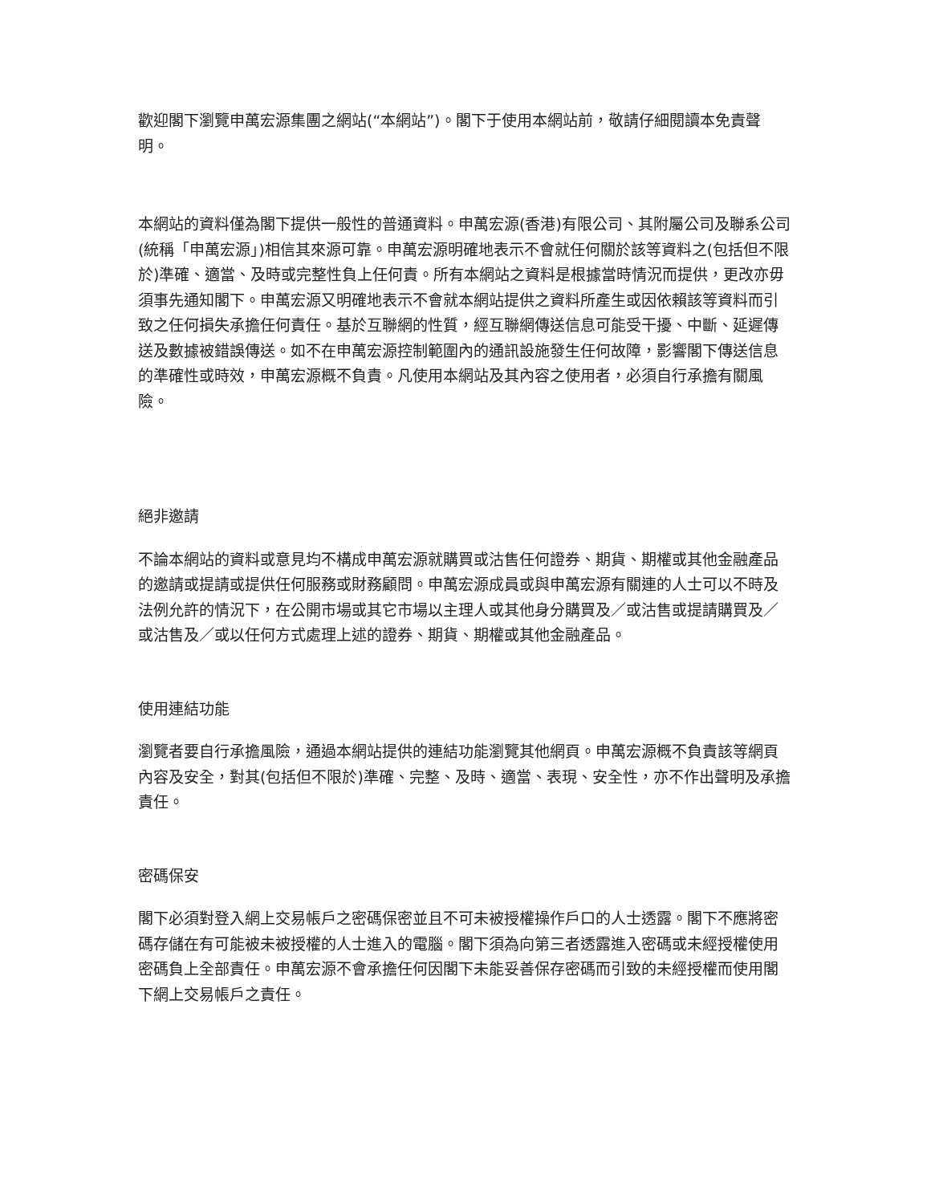歡迎閣下瀏覽申萬宏源集團之網站(“本網站”)。閣下于使用本網站前，敬請仔細閱讀本免責聲明。
本網站的資料僅為閣下提供一般性的普通資料。申萬宏源(香港)有限公司、其附屬公司及聯系公司(統稱「申萬宏源」)相信其來源可靠。申萬宏源明確地表示不會就任何關於該等資料之(包括但不限於)準確、適當、及時或完整性負上任何責。所有本網站之資料是根據當時情況而提供，更改亦毋須事先通知閣下。申萬宏源又明確地表示不會就本網站提供之資料所產生或因依賴該等資料而引致之任何損失承擔任何責任。基於互聯網的性質，經互聯網傳送信息可能受干擾、中斷、延遲傳送及數據被錯誤傳送。如不在申萬宏源控制範圍內的通訊設施發生任何故障，影響閣下傳送信息的準確性或時效，申萬宏源概不負責。凡使用本網站及其內容之使用者，必須自行承擔有關風險。
絕非邀請
不論本網站的資料或意見均不構成申萬宏源就購買或沽售任何證券、期貨、期權或其他金融產品的邀請或提請或提供任何服務或財務顧問。申萬宏源成員或與申萬宏源有關連的人士可以不時及法例允許的情況下，在公開市場或其它市場以主理人或其他身分購買及／或沽售或提請購買及／或沽售及／或以任何方式處理上述的證券、期貨、期權或其他金融產品。
使用連結功能
瀏覽者要自行承擔風險，通過本網站提供的連結功能瀏覽其他網頁。申萬宏源概不負責該等網頁內容及安全，對其(包括但不限於)準確、完整、及時、適當、表現、安全性，亦不作出聲明及承擔責任。
密碼保安
閣下必須對登入網上交易帳戶之密碼保密並且不可未被授權操作戶口的人士透露。閣下不應將密碼存儲在有可能被未被授權的人士進入的電腦。閣下須為向第三者透露進入密碼或未經授權使用密碼負上全部責任。申萬宏源不會承擔任何因閣下未能妥善保存密碼而引致的未經授權而使用閣下網上交易帳戶之責任。